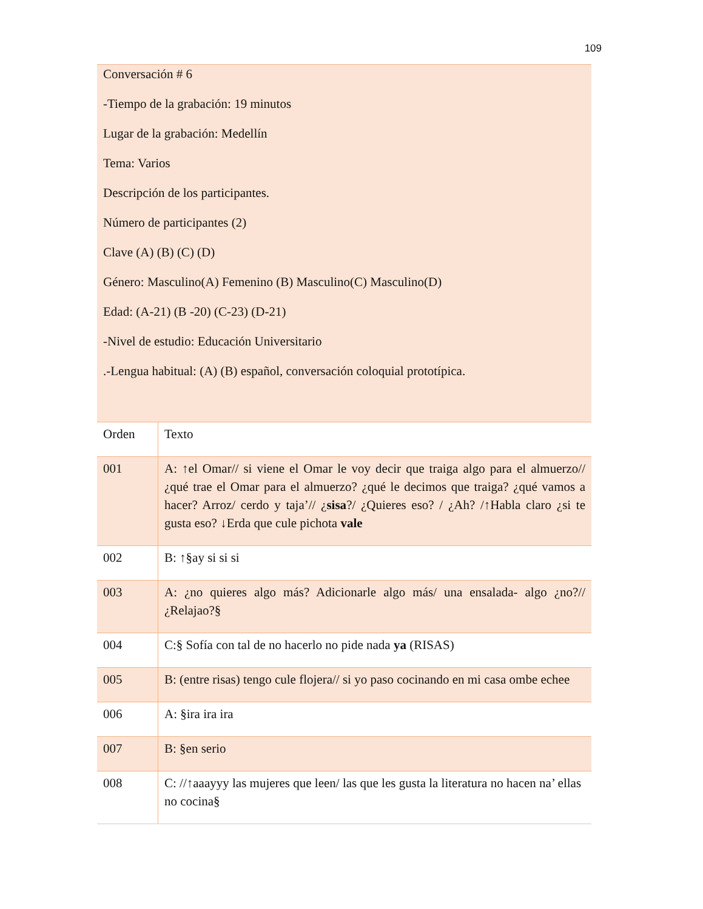109
| Conversación # 6 -Tiempo de la grabación: 19 minutos Lugar de la grabación: Medellín Tema: Varios Descripción de los participantes. Número de participantes (2) Clave (A) (B) (C) (D) Género: Masculino(A) Femenino (B) Masculino(C) Masculino(D) Edad: (A-21) (B -20) (C-23) (D-21) -Nivel de estudio: Educación Universitario .-Lengua habitual: (A) (B) español, conversación coloquial prototípica. | |
| Orden | Texto |
| 001 | A: ↑el Omar// si viene el Omar le voy decir que traiga algo para el almuerzo// ¿qué trae el Omar para el almuerzo? ¿qué le decimos que traiga? ¿qué vamos a hacer? Arroz/ cerdo y taja’// ¿ sisa ?/ ¿Quieres eso? / ¿Ah? /↑Habla claro ¿si te gusta eso? ↓Erda que cule pichota vale |
| 002 | B: ↑§ay si si si |
| 003 | A: ¿no quieres algo más? Adicionarle algo más/ una ensalada- algo ¿no?// ¿Relajao?§ |
| 004 | C:§ Sofía con tal de no hacerlo no pide nada ya (RISAS) |
| 005 | B: (entre risas) tengo cule flojera// si yo paso cocinando en mi casa ombe echee |
| 006 | A: §ira ira ira |
| 007 | B: §en serio |
| 008 | C: //↑aaayyy las mujeres que leen/ las que les gusta la literatura no hacen na’ ellas no cocina§ |